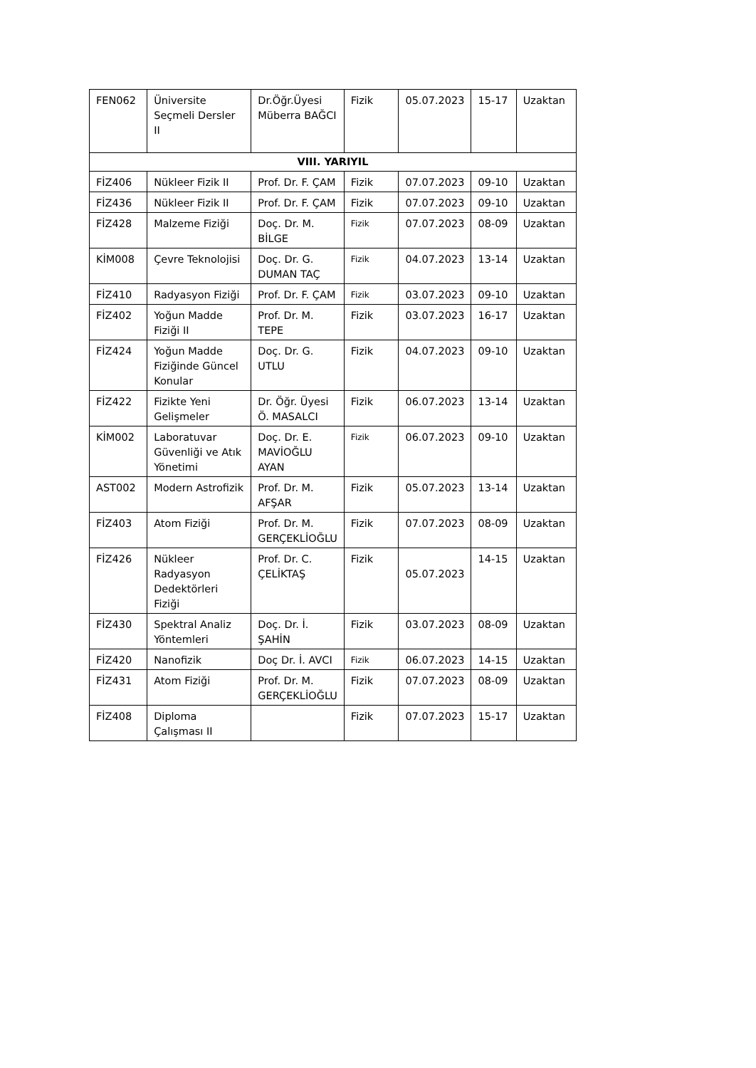| FEN062 | Üniversite Seçmeli Dersler II | Dr.Öğr.Üyesi Müberra BAĞCI | Fizik | 05.07.2023 | 15-17 | Uzaktan |
| VIII. YARIYIL | | | | | | |
| FİZ406 | Nükleer Fizik II | Prof. Dr. F. ÇAM | Fizik | 07.07.2023 | 09-10 | Uzaktan |
| FİZ436 | Nükleer Fizik II | Prof. Dr. F. ÇAM | Fizik | 07.07.2023 | 09-10 | Uzaktan |
| FİZ428 | Malzeme Fiziği | Doç. Dr. M. BİLGE | Fizik | 07.07.2023 | 08-09 | Uzaktan |
| KİM008 | Çevre Teknolojisi | Doç. Dr. G. DUMAN TAÇ | Fizik | 04.07.2023 | 13-14 | Uzaktan |
| FİZ410 | Radyasyon Fiziği | Prof. Dr. F. ÇAM | Fizik | 03.07.2023 | 09-10 | Uzaktan |
| FİZ402 | Yoğun Madde Fiziği II | Prof. Dr. M. TEPE | Fizik | 03.07.2023 | 16-17 | Uzaktan |
| FİZ424 | Yoğun Madde Fiziğinde Güncel Konular | Doç. Dr. G. UTLU | Fizik | 04.07.2023 | 09-10 | Uzaktan |
| FİZ422 | Fizikte Yeni Gelişmeler | Dr. Öğr. Üyesi Ö. MASALCI | Fizik | 06.07.2023 | 13-14 | Uzaktan |
| KİM002 | Laboratuvar Güvenliği ve Atık Yönetimi | Doç. Dr. E. MAVİOĞLU AYAN | Fizik | 06.07.2023 | 09-10 | Uzaktan |
| AST002 | Modern Astrofizik | Prof. Dr. M. AFŞAR | Fizik | 05.07.2023 | 13-14 | Uzaktan |
| FİZ403 | Atom Fiziği | Prof. Dr. M. GERÇEKLİOĞLU | Fizik | 07.07.2023 | 08-09 | Uzaktan |
| FİZ426 | Nükleer Radyasyon Dedektörleri Fiziği | Prof. Dr. C. ÇELİKTAŞ | Fizik | 05.07.2023 | 14-15 | Uzaktan |
| FİZ430 | Spektral Analiz Yöntemleri | Doç. Dr. İ. ŞAHİN | Fizik | 03.07.2023 | 08-09 | Uzaktan |
| FİZ420 | Nanofizik | Doç Dr. İ. AVCI | Fizik | 06.07.2023 | 14-15 | Uzaktan |
| FİZ431 | Atom Fiziği | Prof. Dr. M. GERÇEKLİOĞLU | Fizik | 07.07.2023 | 08-09 | Uzaktan |
| FİZ408 | Diploma Çalışması II | | Fizik | 07.07.2023 | 15-17 | Uzaktan |